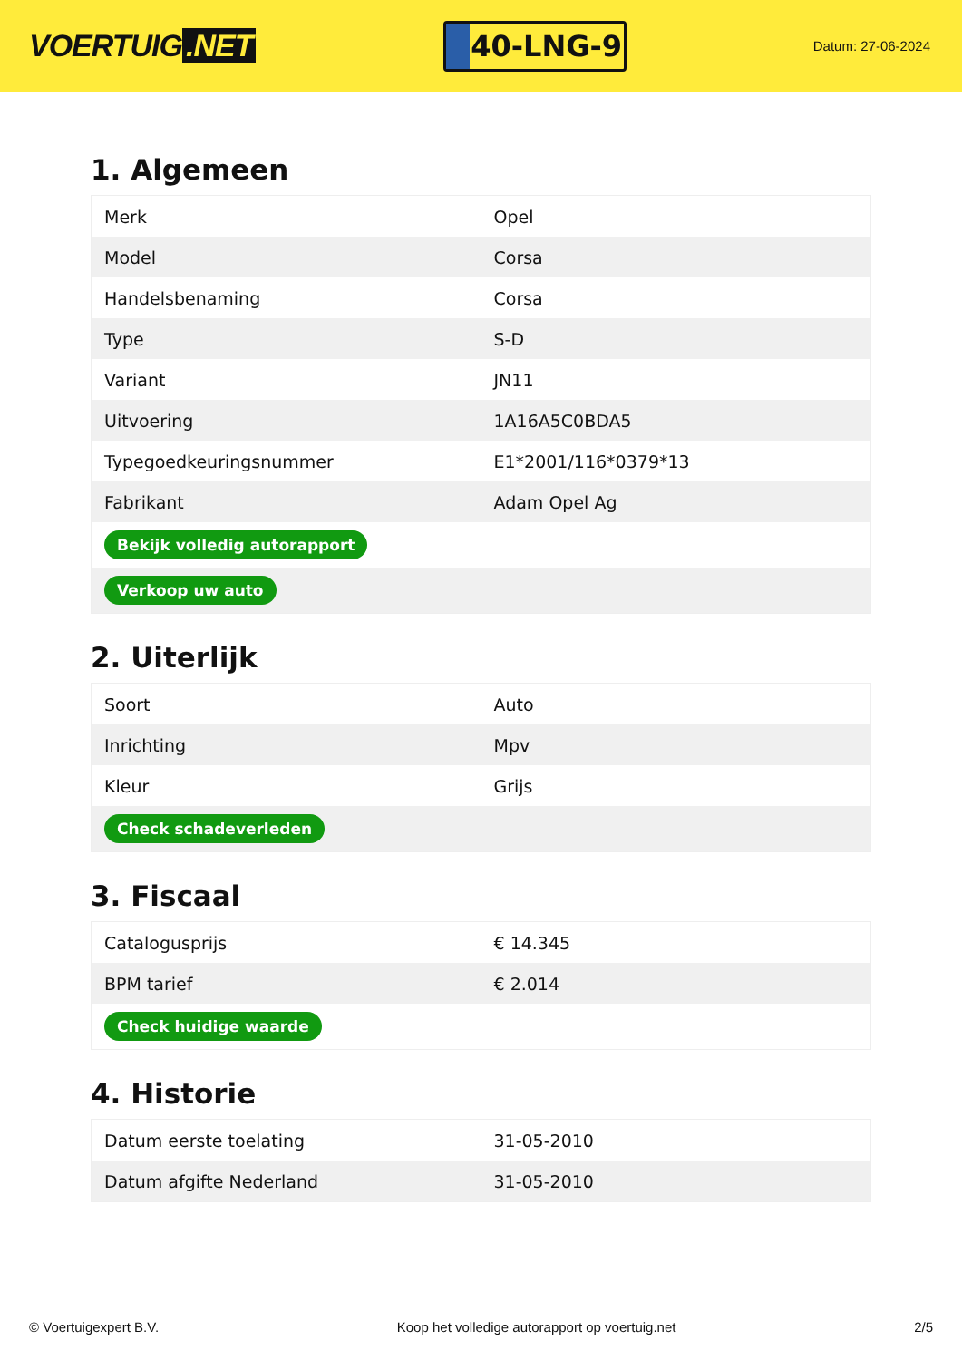VOERTUIG.NET
40-LNG-9
Datum: 27-06-2024
1. Algemeen
| Merk | Opel |
| Model | Corsa |
| Handelsbenaming | Corsa |
| Type | S-D |
| Variant | JN11 |
| Uitvoering | 1A16A5C0BDA5 |
| Typegoedkeuringsnummer | E1*2001/116*0379*13 |
| Fabrikant | Adam Opel Ag |
| Bekijk volledig autorapport | |
| Verkoop uw auto | |
2. Uiterlijk
| Soort | Auto |
| Inrichting | Mpv |
| Kleur | Grijs |
| Check schadeverleden | |
3. Fiscaal
| Catalogusprijs | € 14.345 |
| BPM tarief | € 2.014 |
| Check huidige waarde | |
4. Historie
| Datum eerste toelating | 31-05-2010 |
| Datum afgifte Nederland | 31-05-2010 |
© Voertuigexpert B.V. Koop het volledige autorapport op voertuig.net 2/5